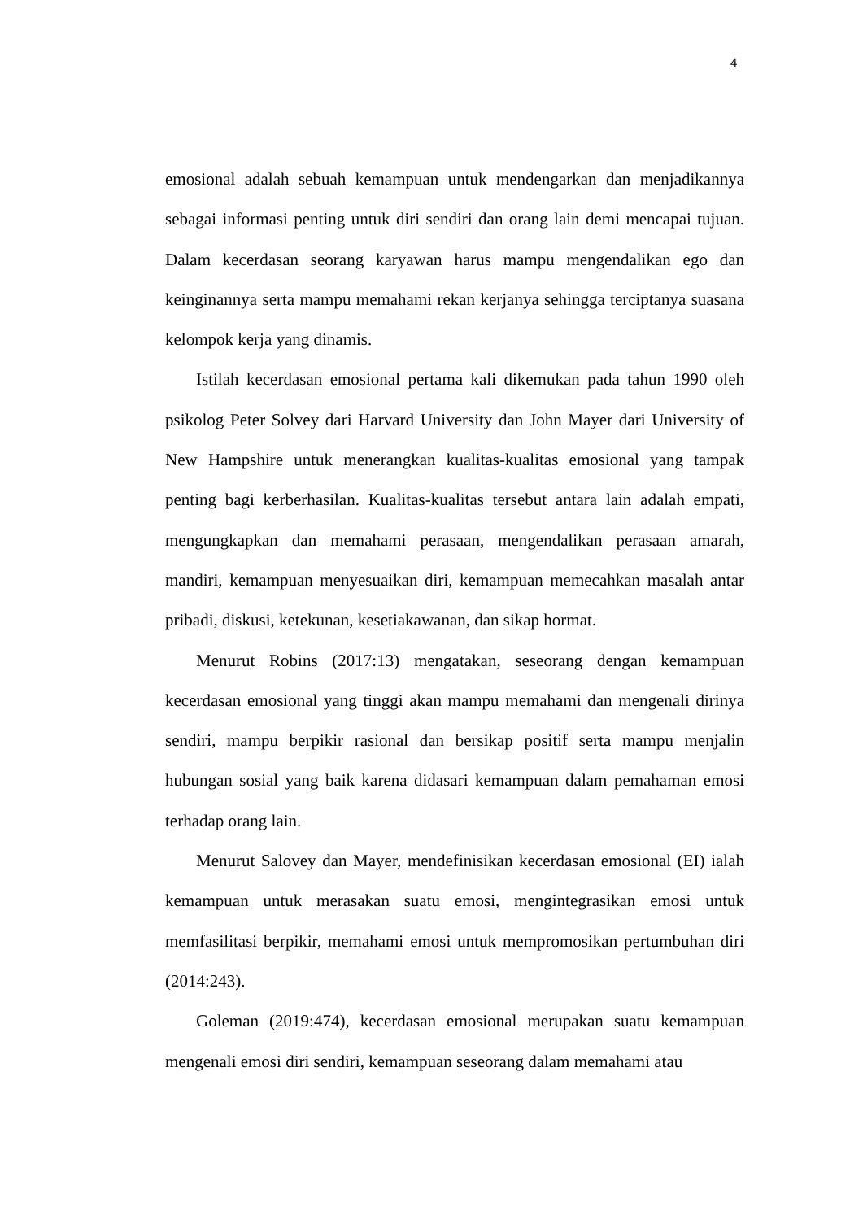4
emosional adalah sebuah kemampuan untuk mendengarkan dan menjadikannya sebagai informasi penting untuk diri sendiri dan orang lain demi mencapai tujuan. Dalam kecerdasan seorang karyawan harus mampu mengendalikan ego dan keinginannya serta mampu memahami rekan kerjanya sehingga terciptanya suasana kelompok kerja yang dinamis.
Istilah kecerdasan emosional pertama kali dikemukan pada tahun 1990 oleh psikolog Peter Solvey dari Harvard University dan John Mayer dari University of New Hampshire untuk menerangkan kualitas-kualitas emosional yang tampak penting bagi kerberhasilan. Kualitas-kualitas tersebut antara lain adalah empati, mengungkapkan dan memahami perasaan, mengendalikan perasaan amarah, mandiri, kemampuan menyesuaikan diri, kemampuan memecahkan masalah antar pribadi, diskusi, ketekunan, kesetiakawanan, dan sikap hormat.
Menurut Robins (2017:13) mengatakan, seseorang dengan kemampuan kecerdasan emosional yang tinggi akan mampu memahami dan mengenali dirinya sendiri, mampu berpikir rasional dan bersikap positif serta mampu menjalin hubungan sosial yang baik karena didasari kemampuan dalam pemahaman emosi terhadap orang lain.
Menurut Salovey dan Mayer, mendefinisikan kecerdasan emosional (EI) ialah kemampuan untuk merasakan suatu emosi, mengintegrasikan emosi untuk memfasilitasi berpikir, memahami emosi untuk mempromosikan pertumbuhan diri (2014:243).
Goleman (2019:474), kecerdasan emosional merupakan suatu kemampuan mengenali emosi diri sendiri, kemampuan seseorang dalam memahami atau